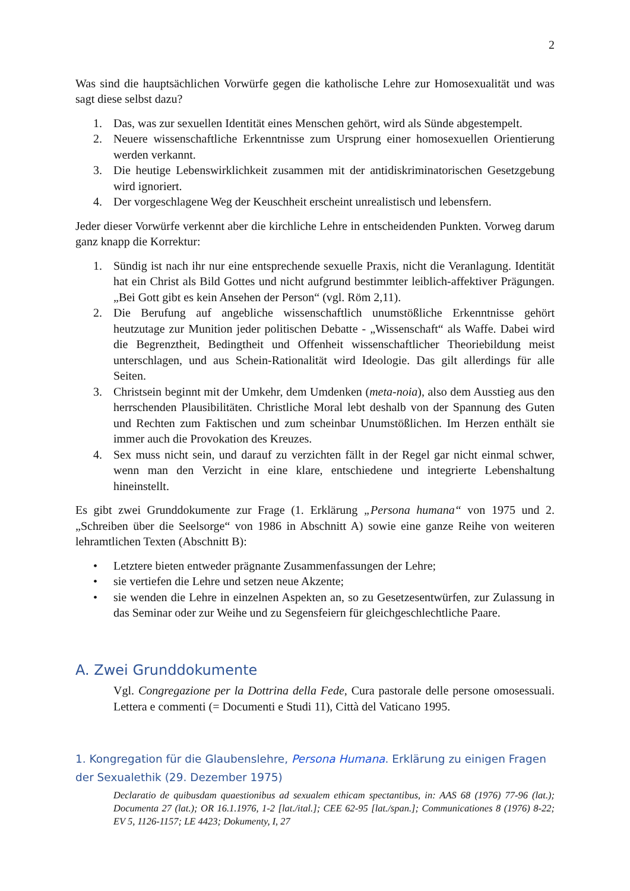2
Was sind die hauptsächlichen Vorwürfe gegen die katholische Lehre zur Homosexualität und was sagt diese selbst dazu?
1. Das, was zur sexuellen Identität eines Menschen gehört, wird als Sünde abgestempelt.
2. Neuere wissenschaftliche Erkenntnisse zum Ursprung einer homosexuellen Orientierung werden verkannt.
3. Die heutige Lebenswirklichkeit zusammen mit der antidiskriminatorischen Gesetzgebung wird ignoriert.
4. Der vorgeschlagene Weg der Keuschheit erscheint unrealistisch und lebensfern.
Jeder dieser Vorwürfe verkennt aber die kirchliche Lehre in entscheidenden Punkten. Vorweg darum ganz knapp die Korrektur:
1. Sündig ist nach ihr nur eine entsprechende sexuelle Praxis, nicht die Veranlagung. Identität hat ein Christ als Bild Gottes und nicht aufgrund bestimmter leiblich-affektiver Prägungen. „Bei Gott gibt es kein Ansehen der Person“ (vgl. Röm 2,11).
2. Die Berufung auf angebliche wissenschaftlich unumstößliche Erkenntnisse gehört heutzutage zur Munition jeder politischen Debatte - „Wissenschaft“ als Waffe. Dabei wird die Begrenztheit, Bedingtheit und Offenheit wissenschaftlicher Theoriebildung meist unterschlagen, und aus Schein-Rationalität wird Ideologie. Das gilt allerdings für alle Seiten.
3. Christsein beginnt mit der Umkehr, dem Umdenken (meta-noia), also dem Ausstieg aus den herrschenden Plausibilitäten. Christliche Moral lebt deshalb von der Spannung des Guten und Rechten zum Faktischen und zum scheinbar Unumstößlichen. Im Herzen enthält sie immer auch die Provokation des Kreuzes.
4. Sex muss nicht sein, und darauf zu verzichten fällt in der Regel gar nicht einmal schwer, wenn man den Verzicht in eine klare, entschiedene und integrierte Lebenshaltung hineinstellt.
Es gibt zwei Grunddokumente zur Frage (1. Erklärung „Persona humana“ von 1975 und 2. „Schreiben über die Seelsorge“ von 1986 in Abschnitt A) sowie eine ganze Reihe von weiteren lehramtlichen Texten (Abschnitt B):
• Letztere bieten entweder prägnante Zusammenfassungen der Lehre;
• sie vertiefen die Lehre und setzen neue Akzente;
• sie wenden die Lehre in einzelnen Aspekten an, so zu Gesetzesentwürfen, zur Zulassung in das Seminar oder zur Weihe und zu Segensfeiern für gleichgeschlechtliche Paare.
A. Zwei Grunddokumente
Vgl. Congregazione per la Dottrina della Fede, Cura pastorale delle persone omosessuali. Lettera e commenti (= Documenti e Studi 11), Città del Vaticano 1995.
1. Kongregation für die Glaubenslehre, Persona Humana. Erklärung zu einigen Fragen der Sexualethik (29. Dezember 1975)
Declaratio de quibusdam quaestionibus ad sexualem ethicam spectantibus, in: AAS 68 (1976) 77-96 (lat.); Documenta 27 (lat.); OR 16.1.1976, 1-2 [lat./ital.]; CEE 62-95 [lat./span.]; Communicationes 8 (1976) 8-22; EV 5, 1126-1157; LE 4423; Dokumenty, I, 27